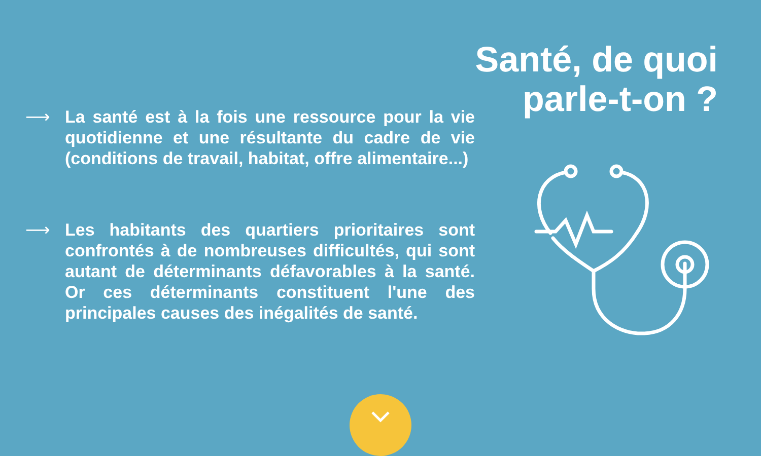Santé, de quoi
parle-t-on ?
⟶ La santé est à la fois une ressource pour la vie quotidienne et une résultante du cadre de vie (conditions de travail, habitat, offre alimentaire...)
⟶ Les habitants des quartiers prioritaires sont confrontés à de nombreuses difficultés, qui sont autant de déterminants défavorables à la santé. Or ces déterminants constituent l'une des principales causes des inégalités de santé.